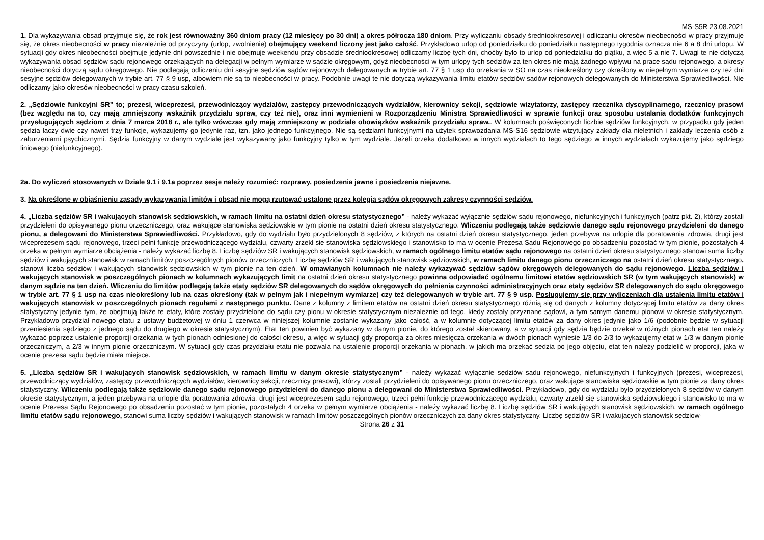MS-S5R 23.08.2021
1. Dla wykazywania obsad przyjmuje się, że rok jest równoważny 360 dniom pracy (12 miesięcy po 30 dni) a okres półrocza 180 dniom. Przy wyliczaniu obsady średniookresowej i odliczaniu okresów nieobecności w pracy przyjmuje się, że okres nieobecności w pracy niezależnie od przyczyny (urlop, zwolnienie) obejmujący weekend liczony jest jako całość. Przykładowo urlop od poniedziałku do poniedziałku następnego tygodnia oznacza nie 6 a 8 dni urlopu. W sytuacji gdy okres nieobecności obejmuje jedynie dni powszednie i nie obejmuje weekendu przy obsadzie średniookresowej odliczamy liczbę tych dni, choćby było to urlop od poniedziałku do piątku, a więc 5 a nie 7. Uwagi te nie dotyczą wykazywania obsad sędziów sądu rejonowego orzekających na delegacji w pełnym wymiarze w sądzie okręgowym, gdyż nieobecności w tym urlopy tych sędziów za ten okres nie mają żadnego wpływu na pracę sądu rejonowego, a okresy nieobecności dotyczą sądu okręgowego. Nie podlegają odliczeniu dni sesyjne sędziów sądów rejonowych delegowanych w trybie art. 77 § 1 usp do orzekania w SO na czas nieokreślony czy określony w niepełnym wymiarze czy też dni sesyjne sędziów delegowanych w trybie art. 77 § 9 usp, albowiem nie są to nieobecności w pracy. Podobnie uwagi te nie dotyczą wykazywania limitu etatów sędziów sądów rejonowych delegowanych do Ministerstwa Sprawiedliwości. Nie odliczamy jako okresów nieobecności w pracy czasu szkoleń.
2. „Sędziowie funkcyjni SR” to; prezesi, wiceprezesi, przewodniczący wydziałów, zastępcy przewodniczących wydziałów, kierownicy sekcji, sędziowie wizytatorzy, zastępcy rzecznika dyscyplinarnego, rzecznicy prasowi (bez względu na to, czy mają zmniejszony wskaźnik przydziału spraw, czy też nie), oraz inni wymienieni w Rozporządzeniu Ministra Sprawiedliwości w sprawie funkcji oraz sposobu ustalania dodatków funkcyjnych przysługujących sędziom z dnia 7 marca 2018 r., ale tylko wówczas gdy mają zmniejszony w podziale obowiązków wskaźnik przydziału spraw.. W kolumnach poświęconych liczbie sędziów funkcyjnych, w przypadku gdy jeden sędzia łączy dwie czy nawet trzy funkcje, wykazujemy go jedynie raz, tzn. jako jednego funkcyjnego. Nie są sędziami funkcyjnymi na użytek sprawozdania MS-S16 sędziowie wizytujący zakłady dla nieletnich i zakłady leczenia osób z zaburzeniami psychicznymi. Sędzia funkcyjny w danym wydziale jest wykazywany jako funkcyjny tylko w tym wydziale. Jeżeli orzeka dodatkowo w innych wydziałach to tego sędziego w innych wydziałach wykazujemy jako sędziego liniowego (niefunkcyjnego).
2a. Do wyliczeń stosowanych w Dziale 9.1 i 9.1a poprzez sesje należy rozumieć: rozprawy, posiedzenia jawne i posiedzenia niejawne.
3. Na określone w objaśnieniu zasady wykazywania limitów i obsad nie mogą rzutować ustalone przez kolegia sądów okręgowych zakresy czynności sędziów.
4. „Liczba sędziów SR i wakujących stanowisk sędziowskich, w ramach limitu na ostatni dzień okresu statystycznego” - należy wykazać wyłącznie sędziów sądu rejonowego, niefunkcyjnych i funkcyjnych (patrz pkt. 2), którzy zostali przydzieleni do opisywanego pionu orzeczniczego, oraz wakujące stanowiska sędziowskie w tym pionie na ostatni dzień okresu statystycznego. Wliczeniu podlegają także sędziowie danego sądu rejonowego przydzieleni do danego pionu, a delegowani do Ministerstwa Sprawiedliwości. Przykładowo, gdy do wydziału było przydzielonych 8 sędziów, z których na ostatni dzień okresu statystycznego, jeden przebywa na urlopie dla poratowania zdrowia, drugi jest wiceprezesem sądu rejonowego, trzeci pełni funkcję przewodniczącego wydziału, czwarty zrzekł się stanowiska sędziowskiego i stanowisko to ma w ocenie Prezesa Sądu Rejonowego po obsadzeniu pozostać w tym pionie, pozostałych 4 orzeka w pełnym wymiarze obciążenia - należy wykazać liczbę 8. Liczbę sędziów SR i wakujących stanowisk sędziowskich, w ramach ogólnego limitu etatów sądu rejonowego na ostatni dzień okresu statystycznego stanowi suma liczby sędziów i wakujących stanowisk w ramach limitów poszczególnych pionów orzeczniczych. Liczbę sędziów SR i wakujących stanowisk sędziowskich, w ramach limitu danego pionu orzeczniczego na ostatni dzień okresu statystycznego, stanowi liczba sędziów i wakujących stanowisk sędziowskich w tym pionie na ten dzień. W omawianych kolumnach nie należy wykazywać sędziów sądów okręgowych delegowanych do sądu rejonowego. Liczba sędziów i wakujących stanowisk w poszczególnych pionach w kolumnach wykazujących limit na ostatni dzień okresu statystycznego powinna odpowiadać ogólnemu limitowi etatów sędziowskich SR (w tym wakujących stanowisk) w danym sądzie na ten dzień. Wliczeniu do limitów podlegają także etaty sędziów SR delegowanych do sądów okręgowych do pełnienia czynności administracyjnych oraz etaty sędziów SR delegowanych do sądu okręgowego w trybie art. 77 § 1 usp na czas nieokreślony lub na czas określony (tak w pełnym jak i niepełnym wymiarze) czy też delegowanych w trybie art. 77 § 9 usp. Posługujemy się przy wyliczeniach dla ustalenia limitu etatów i wakujących stanowisk w poszczególnych pionach regułami z następnego punktu. Dane z kolumny z limitem etatów na ostatni dzień okresu statystycznego różnią się od danych z kolumny dotyczącej limitu etatów za dany okres statystyczny jedynie tym, że obejmują także te etaty, które zostały przydzielone do sądu czy pionu w okresie statystycznym niezależnie od tego, kiedy zostały przyznane sądowi, a tym samym danemu pionowi w okresie statystycznym. Przykładowo przydział nowego etatu z ustawy budżetowej w dniu 1 czerwca w niniejszej kolumnie zostanie wykazany jako całość, a w kolumnie dotyczącej limitu etatów za dany okres jedynie jako 1/6 (podobnie będzie w sytuacji przeniesienia sędziego z jednego sądu do drugiego w okresie statystycznym). Etat ten powinien być wykazany w danym pionie, do którego został skierowany, a w sytuacji gdy sędzia będzie orzekał w różnych pionach etat ten należy wykazać poprzez ustalenie proporcji orzekania w tych pionach odniesionej do całości okresu, a więc w sytuacji gdy proporcja za okres miesięcza orzekania w dwóch pionach wyniesie 1/3 do 2/3 to wykazujemy etat w 1/3 w danym pionie orzeczniczym, a 2/3 w innym pionie orzeczniczym. W sytuacji gdy czas przydziału etatu nie pozwala na ustalenie proporcji orzekania w pionach, w jakich ma orzekać sędzia po jego objęciu, etat ten należy podzielić w proporcji, jaka w ocenie prezesa sądu będzie miała miejsce.
5. „Liczba sędziów SR i wakujących stanowisk sędziowskich, w ramach limitu w danym okresie statystycznym” - należy wykazać wyłącznie sędziów sądu rejonowego, niefunkcyjnych i funkcyjnych (prezesi, wiceprezesi, przewodniczący wydziałów, zastępcy przewodniczących wydziałów, kierownicy sekcji, rzecznicy prasowi), którzy zostali przydzieleni do opisywanego pionu orzeczniczego, oraz wakujące stanowiska sędziowskie w tym pionie za dany okres statystyczny. Wliczeniu podlegają także sędziowie danego sądu rejonowego przydzieleni do danego pionu a delegowani do Ministerstwa Sprawiedliwości. Przykładowo, gdy do wydziału było przydzielonych 8 sędziów w danym okresie statystycznym, a jeden przebywa na urlopie dla poratowania zdrowia, drugi jest wiceprezesem sądu rejonowego, trzeci pełni funkcję przewodniczącego wydziału, czwarty zrzekł się stanowiska sędziowskiego i stanowisko to ma w ocenie Prezesa Sądu Rejonowego po obsadzeniu pozostać w tym pionie, pozostałych 4 orzeka w pełnym wymiarze obciążenia - należy wykazać liczbę 8. Liczbę sędziów SR i wakujących stanowisk sędziowskich, w ramach ogólnego limitu etatów sądu rejonowego, stanowi suma liczby sędziów i wakujących stanowisk w ramach limitów poszczególnych pionów orzeczniczych za dany okres statystyczny. Liczbę sędziów SR i wakujących stanowisk sędziow-
Strona 26 z 31